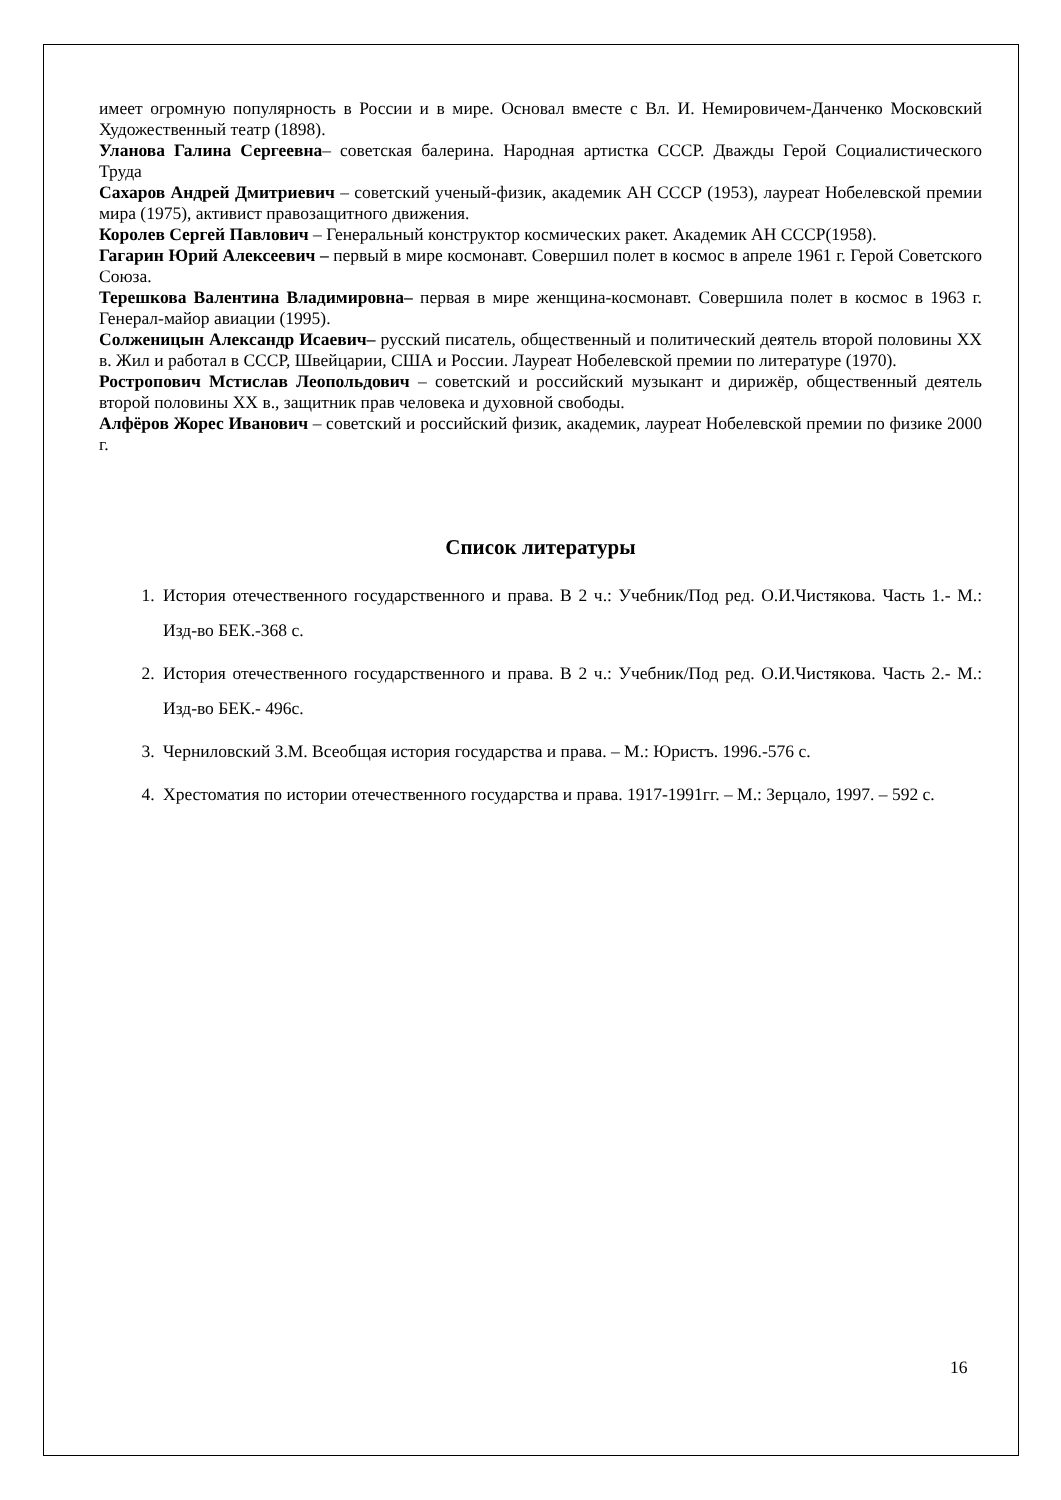имеет огромную популярность в России и в мире. Основал вместе с Вл. И. Немировичем-Данченко Московский Художественный театр (1898).
Уланова Галина Сергеевна– советская балерина. Народная артистка СССР. Дважды Герой Социалистического Труда
Сахаров Андрей Дмитриевич – советский ученый-физик, академик АН СССР (1953), лауреат Нобелевской премии мира (1975), активист правозащитного движения.
Королев Сергей Павлович – Генеральный конструктор космических ракет. Академик АН СССР(1958).
Гагарин Юрий Алексеевич – первый в мире космонавт. Совершил полет в космос в апреле 1961 г. Герой Советского Союза.
Терешкова Валентина Владимировна– первая в мире женщина-космонавт. Совершила полет в космос в 1963 г. Генерал-майор авиации (1995).
Солженицын Александр Исаевич– русский писатель, общественный и политический деятель второй половины XX в. Жил и работал в СССР, Швейцарии, США и России. Лауреат Нобелевской премии по литературе (1970).
Ростропович Мстислав Леопольдович – советский и российский музыкант и дирижёр, общественный деятель второй половины XX в., защитник прав человека и духовной свободы.
Алфёров Жорес Иванович – советский и российский физик, академик, лауреат Нобелевской премии по физике 2000 г.
Список литературы
1. История отечественного государственного и права. В 2 ч.: Учебник/Под ред. О.И.Чистякова. Часть 1.- М.: Изд-во БЕК.-368 с.
2. История отечественного государственного и права. В 2 ч.: Учебник/Под ред. О.И.Чистякова. Часть 2.- М.: Изд-во БЕК.- 496с.
3. Черниловский З.М. Всеобщая история государства и права. – М.: Юристъ. 1996.-576 с.
4. Хрестоматия по истории отечественного государства и права. 1917-1991гг. – М.: Зерцало, 1997. – 592 с.
16